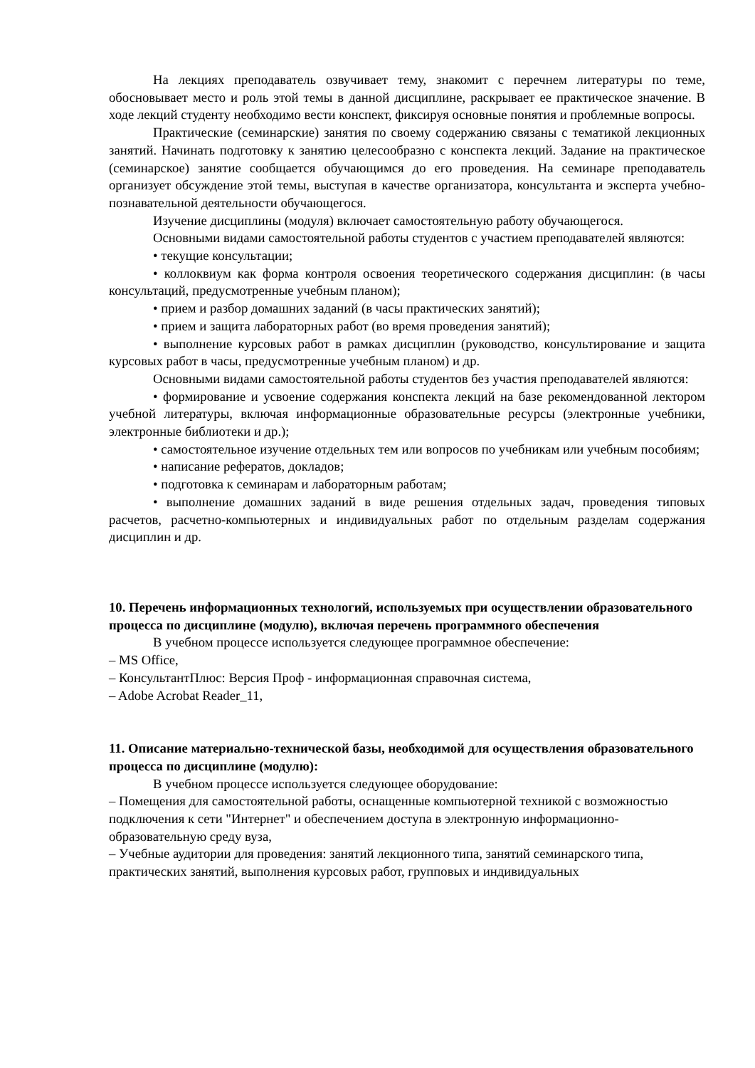На лекциях преподаватель озвучивает тему, знакомит с перечнем литературы по теме, обосновывает место и роль этой темы в данной дисциплине, раскрывает ее практическое значение. В ходе лекций студенту необходимо вести конспект, фиксируя основные понятия и проблемные вопросы.
Практические (семинарские) занятия по своему содержанию связаны с тематикой лекционных занятий. Начинать подготовку к занятию целесообразно с конспекта лекций. Задание на практическое (семинарское) занятие сообщается обучающимся до его проведения. На семинаре преподаватель организует обсуждение этой темы, выступая в качестве организатора, консультанта и эксперта учебно-познавательной деятельности обучающегося.
Изучение дисциплины (модуля) включает самостоятельную работу обучающегося.
Основными видами самостоятельной работы студентов с участием преподавателей являются:
• текущие консультации;
• коллоквиум как форма контроля освоения теоретического содержания дисциплин: (в часы консультаций, предусмотренные учебным планом);
• прием и разбор домашних заданий (в часы практических занятий);
• прием и защита лабораторных работ (во время проведения занятий);
• выполнение курсовых работ в рамках дисциплин (руководство, консультирование и защита курсовых работ в часы, предусмотренные учебным планом) и др.
Основными видами самостоятельной работы студентов без участия преподавателей являются:
• формирование и усвоение содержания конспекта лекций на базе рекомендованной лектором учебной литературы, включая информационные образовательные ресурсы (электронные учебники, электронные библиотеки и др.);
• самостоятельное изучение отдельных тем или вопросов по учебникам или учебным пособиям;
• написание рефератов, докладов;
• подготовка к семинарам и лабораторным работам;
• выполнение домашних заданий в виде решения отдельных задач, проведения типовых расчетов, расчетно-компьютерных и индивидуальных работ по отдельным разделам содержания дисциплин и др.
10. Перечень информационных технологий, используемых при осуществлении образовательного процесса по дисциплине (модулю), включая перечень программного обеспечения
В учебном процессе используется следующее программное обеспечение:
– MS Office,
– КонсультантПлюс: Версия Проф - информационная справочная система,
– Adobe Acrobat Reader_11,
11. Описание материально-технической базы, необходимой для осуществления образовательного процесса по дисциплине (модулю):
В учебном процессе используется следующее оборудование:
– Помещения для самостоятельной работы, оснащенные компьютерной техникой с возможностью подключения к сети "Интернет" и обеспечением доступа в электронную информационно-образовательную среду вуза,
– Учебные аудитории для проведения: занятий лекционного типа, занятий семинарского типа, практических занятий, выполнения курсовых работ, групповых и индивидуальных